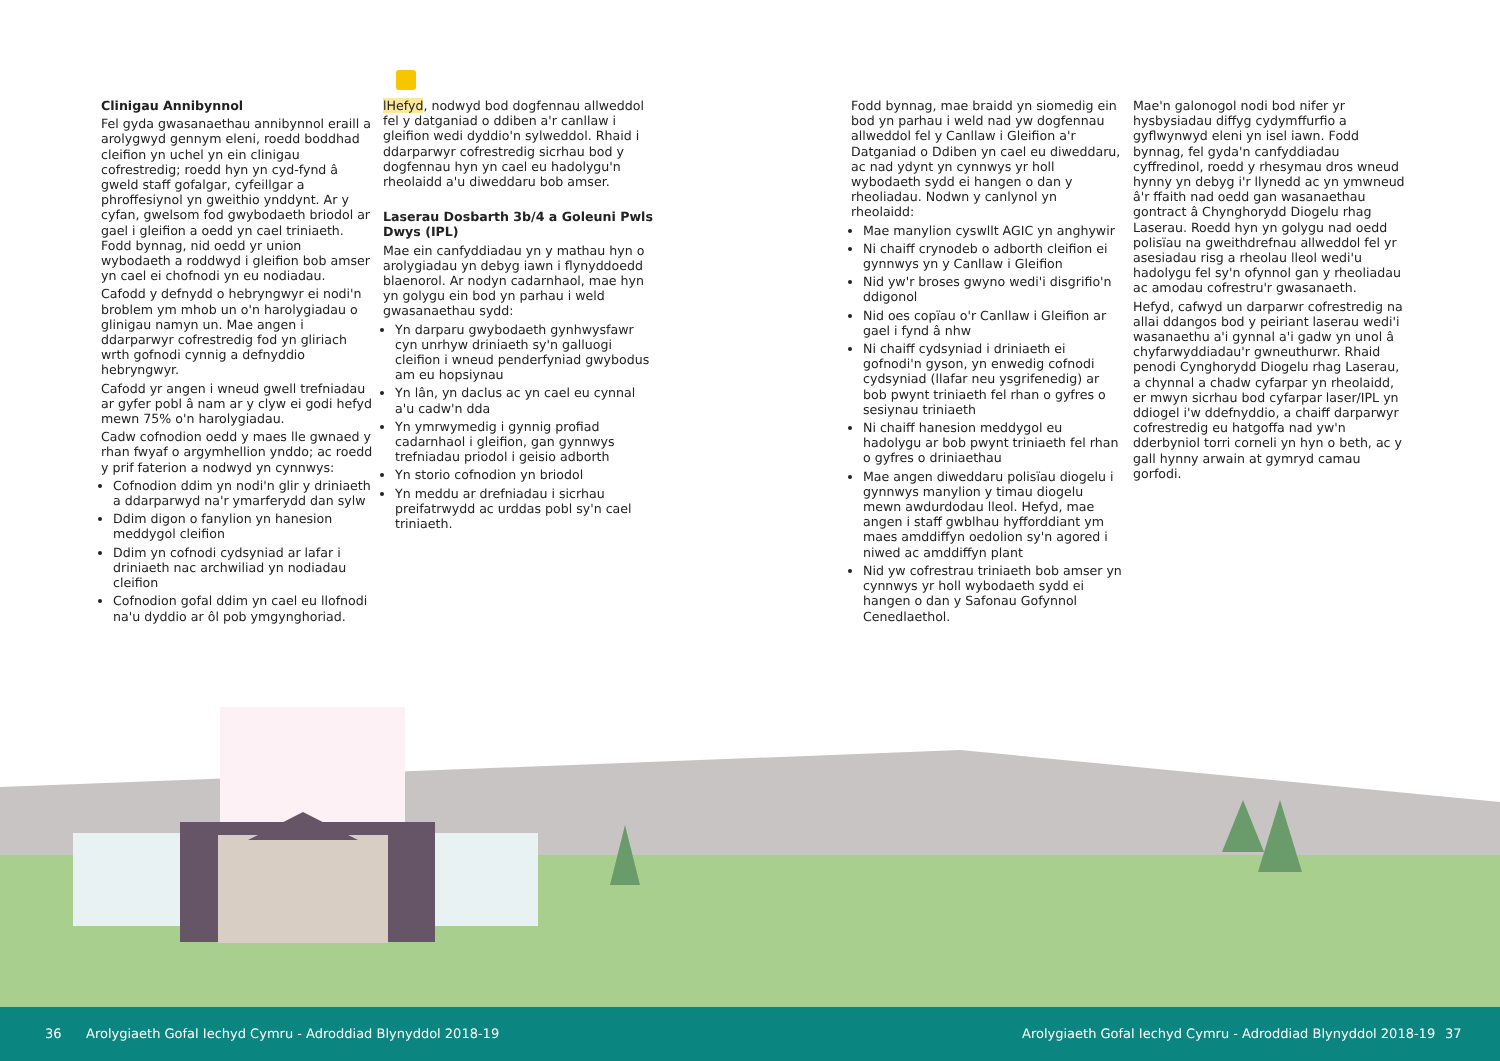Clinigau Annibynnol
Fel gyda gwasanaethau annibynnol eraill a arolygwyd gennym eleni, roedd boddhad cleifion yn uchel yn ein clinigau cofrestredig; roedd hyn yn cyd-fynd â gweld staff gofalgar, cyfeillgar a phroffesiynol yn gweithio ynddynt. Ar y cyfan, gwelsom fod gwybodaeth briodol ar gael i gleifion a oedd yn cael triniaeth. Fodd bynnag, nid oedd yr union wybodaeth a roddwyd i gleifion bob amser yn cael ei chofnodi yn eu nodiadau.
Cafodd y defnydd o hebryngwyr ei nodi'n broblem ym mhob un o'n harolygiadau o glinigau namyn un. Mae angen i ddarparwyr cofrestredig fod yn gliriach wrth gofnodi cynnig a defnyddio hebryngwyr.
Cafodd yr angen i wneud gwell trefniadau ar gyfer pobl â nam ar y clyw ei godi hefyd mewn 75% o'n harolygiadau.
Cadw cofnodion oedd y maes lle gwnaed y rhan fwyaf o argymhellion ynddo; ac roedd y prif faterion a nodwyd yn cynnwys:
Cofnodion ddim yn nodi'n glir y driniaeth a ddarparwyd na'r ymarferydd dan sylw
Ddim digon o fanylion yn hanesion meddygol cleifion
Ddim yn cofnodi cydsyniad ar lafar i driniaeth nac archwiliad yn nodiadau cleifion
Cofnodion gofal ddim yn cael eu llofnodi na'u dyddio ar ôl pob ymgynghoriad.
lHefyd, nodwyd bod dogfennau allweddol fel y datganiad o ddiben a'r canllaw i gleifion wedi dyddio'n sylweddol. Rhaid i ddarparwyr cofrestredig sicrhau bod y dogfennau hyn yn cael eu hadolygu'n rheolaidd a'u diweddaru bob amser.
Laserau Dosbarth 3b/4 a Goleuni Pwls Dwys (IPL)
Mae ein canfyddiadau yn y mathau hyn o arolygiadau yn debyg iawn i flynyddoedd blaenorol. Ar nodyn cadarnhaol, mae hyn yn golygu ein bod yn parhau i weld gwasanaethau sydd:
Yn darparu gwybodaeth gynhwysfawr cyn unrhyw driniaeth sy'n galluogi cleifion i wneud penderfyniad gwybodus am eu hopsiynau
Yn lân, yn daclus ac yn cael eu cynnal a'u cadw'n dda
Yn ymrwymedig i gynnig profiad cadarnhaol i gleifion, gan gynnwys trefniadau priodol i geisio adborth
Yn storio cofnodion yn briodol
Yn meddu ar drefniadau i sicrhau preifatrwydd ac urddas pobl sy'n cael triniaeth.
Fodd bynnag, mae braidd yn siomedig ein bod yn parhau i weld nad yw dogfennau allweddol fel y Canllaw i Gleifion a'r Datganiad o Ddiben yn cael eu diweddaru, ac nad ydynt yn cynnwys yr holl wybodaeth sydd ei hangen o dan y rheoliadau. Nodwn y canlynol yn rheolaidd:
Mae manylion cyswllt AGIC yn anghywir
Ni chaiff crynodeb o adborth cleifion ei gynnwys yn y Canllaw i Gleifion
Nid yw'r broses gwyno wedi'i disgrifio'n ddigonol
Nid oes copïau o'r Canllaw i Gleifion ar gael i fynd â nhw
Ni chaiff cydsyniad i driniaeth ei gofnodi'n gyson, yn enwedig cofnodi cydsyniad (llafar neu ysgrifenedig) ar bob pwynt triniaeth fel rhan o gyfres o sesiynau triniaeth
Ni chaiff hanesion meddygol eu hadolygu ar bob pwynt triniaeth fel rhan o gyfres o driniaethau
Mae angen diweddaru polisïau diogelu i gynnwys manylion y timau diogelu mewn awdurdodau lleol. Hefyd, mae angen i staff gwblhau hyfforddiant ym maes amddiffyn oedolion sy'n agored i niwed ac amddiffyn plant
Nid yw cofrestrau triniaeth bob amser yn cynnwys yr holl wybodaeth sydd ei hangen o dan y Safonau Gofynnol Cenedlaethol.
Mae'n galonogol nodi bod nifer yr hysbysiadau diffyg cydymffurfio a gyflwynwyd eleni yn isel iawn. Fodd bynnag, fel gyda'n canfyddiadau cyffredinol, roedd y rhesymau dros wneud hynny yn debyg i'r llynedd ac yn ymwneud â'r ffaith nad oedd gan wasanaethau gontract â Chynghorydd Diogelu rhag Laserau. Roedd hyn yn golygu nad oedd polisïau na gweithdrefnau allweddol fel yr asesiadau risg a rheolau lleol wedi'u hadolygu fel sy'n ofynnol gan y rheoliadau ac amodau cofrestru'r gwasanaeth.
Hefyd, cafwyd un darparwr cofrestredig na allai ddangos bod y peiriant laserau wedi'i wasanaethu a'i gynnal a'i gadw yn unol â chyfarwyddiadau'r gwneuthurwr. Rhaid penodi Cynghorydd Diogelu rhag Laserau, a chynnal a chadw cyfarpar yn rheolaidd, er mwyn sicrhau bod cyfarpar laser/IPL yn ddiogel i'w ddefnyddio, a chaiff darparwyr cofrestredig eu hatgoffa nad yw'n dderbyniol torri corneli yn hyn o beth, ac y gall hynny arwain at gymryd camau gorfodi.
36 Arolygiaeth Gofal Iechyd Cymru - Adroddiad Blynyddol 2018-19 Arolygiaeth Gofal Iechyd Cymru - Adroddiad Blynyddol 2018-19 37